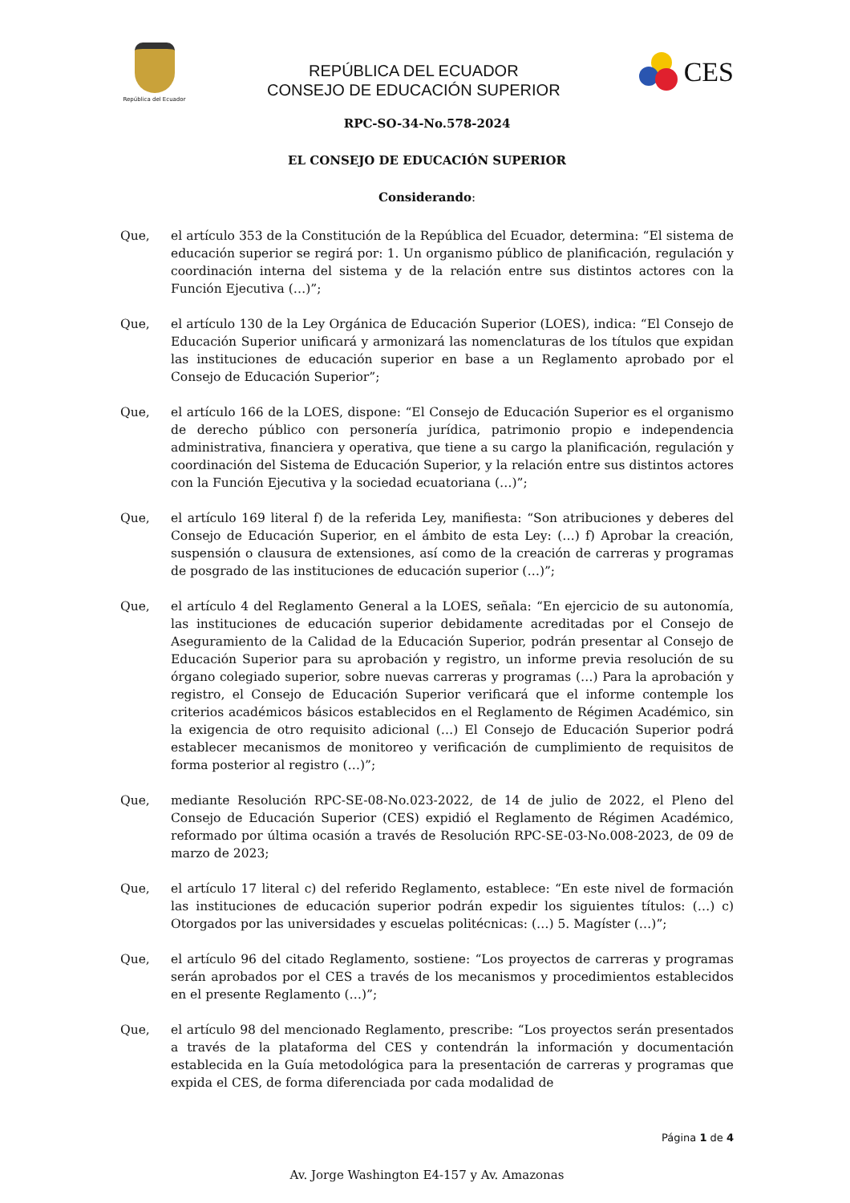República del Ecuador
REPÚBLICA DEL ECUADOR
CONSEJO DE EDUCACIÓN SUPERIOR
CES
RPC-SO-34-No.578-2024
EL CONSEJO DE EDUCACIÓN SUPERIOR
Considerando:
Que, el artículo 353 de la Constitución de la República del Ecuador, determina: “El sistema de educación superior se regirá por: 1. Un organismo público de planificación, regulación y coordinación interna del sistema y de la relación entre sus distintos actores con la Función Ejecutiva (…)”;
Que, el artículo 130 de la Ley Orgánica de Educación Superior (LOES), indica: “El Consejo de Educación Superior unificará y armonizará las nomenclaturas de los títulos que expidan las instituciones de educación superior en base a un Reglamento aprobado por el Consejo de Educación Superior”;
Que, el artículo 166 de la LOES, dispone: “El Consejo de Educación Superior es el organismo de derecho público con personería jurídica, patrimonio propio e independencia administrativa, financiera y operativa, que tiene a su cargo la planificación, regulación y coordinación del Sistema de Educación Superior, y la relación entre sus distintos actores con la Función Ejecutiva y la sociedad ecuatoriana (…)”;
Que, el artículo 169 literal f) de la referida Ley, manifiesta: “Son atribuciones y deberes del Consejo de Educación Superior, en el ámbito de esta Ley: (…) f) Aprobar la creación, suspensión o clausura de extensiones, así como de la creación de carreras y programas de posgrado de las instituciones de educación superior (…)”;
Que, el artículo 4 del Reglamento General a la LOES, señala: “En ejercicio de su autonomía, las instituciones de educación superior debidamente acreditadas por el Consejo de Aseguramiento de la Calidad de la Educación Superior, podrán presentar al Consejo de Educación Superior para su aprobación y registro, un informe previa resolución de su órgano colegiado superior, sobre nuevas carreras y programas (…) Para la aprobación y registro, el Consejo de Educación Superior verificará que el informe contemple los criterios académicos básicos establecidos en el Reglamento de Régimen Académico, sin la exigencia de otro requisito adicional (…) El Consejo de Educación Superior podrá establecer mecanismos de monitoreo y verificación de cumplimiento de requisitos de forma posterior al registro (…)”;
Que, mediante Resolución RPC-SE-08-No.023-2022, de 14 de julio de 2022, el Pleno del Consejo de Educación Superior (CES) expidió el Reglamento de Régimen Académico, reformado por última ocasión a través de Resolución RPC-SE-03-No.008-2023, de 09 de marzo de 2023;
Que, el artículo 17 literal c) del referido Reglamento, establece: “En este nivel de formación las instituciones de educación superior podrán expedir los siguientes títulos: (…) c) Otorgados por las universidades y escuelas politécnicas: (…) 5. Magíster (…)”;
Que, el artículo 96 del citado Reglamento, sostiene: “Los proyectos de carreras y programas serán aprobados por el CES a través de los mecanismos y procedimientos establecidos en el presente Reglamento (…)”;
Que, el artículo 98 del mencionado Reglamento, prescribe: “Los proyectos serán presentados a través de la plataforma del CES y contendrán la información y documentación establecida en la Guía metodológica para la presentación de carreras y programas que expida el CES, de forma diferenciada por cada modalidad de
Página 1 de 4
Av. Jorge Washington E4-157 y Av. Amazonas